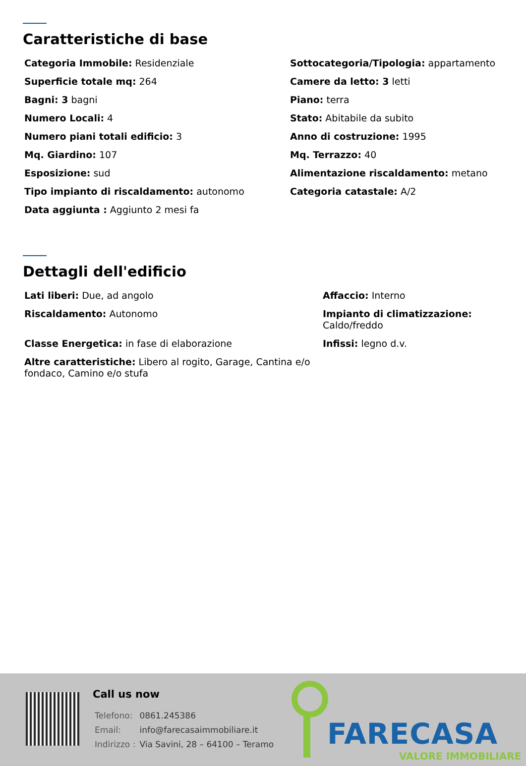Caratteristiche di base
Categoria Immobile: Residenziale
Sottocategoria/Tipologia: appartamento
Superficie totale mq: 264
Camere da letto: 3 letti
Bagni: 3 bagni
Piano: terra
Numero Locali: 4
Stato: Abitabile da subito
Numero piani totali edificio: 3
Anno di costruzione: 1995
Mq. Giardino: 107
Mq. Terrazzo: 40
Esposizione: sud
Alimentazione riscaldamento: metano
Tipo impianto di riscaldamento: autonomo
Categoria catastale: A/2
Data aggiunta : Aggiunto 2 mesi fa
Dettagli dell'edificio
Lati liberi: Due, ad angolo
Affaccio: Interno
Riscaldamento: Autonomo
Impianto di climatizzazione:
Caldo/freddo
Classe Energetica: in fase di elaborazione
Infissi: legno d.v.
Altre caratteristiche: Libero al rogito, Garage, Cantina e/o fondaco, Camino e/o stufa
Call us now
| Telefono: | 0861.245386 |
| Email: | info@farecasaimmobiliare.it |
| Indirizzo : | Via Savini, 28 – 64100 – Teramo |
FARECASA
VALORE IMMOBILIARE